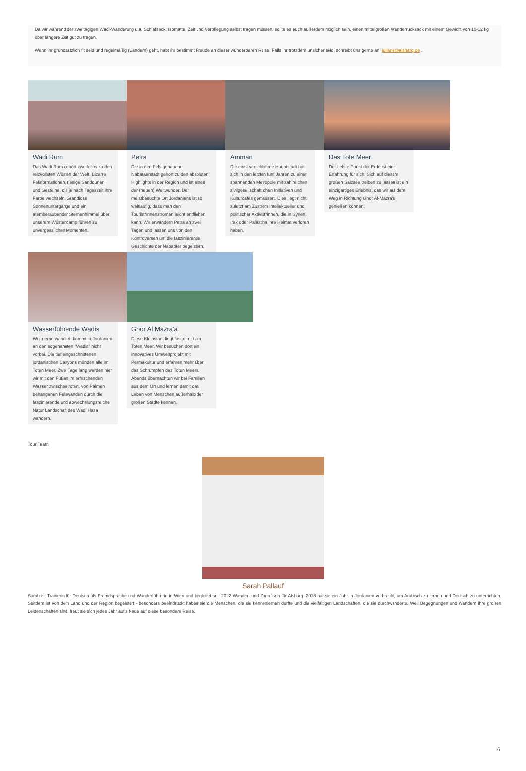Da wir während der zweitägigen Wadi-Wanderung u.a. Schlafsack, Isomatte, Zelt und Verpflegung selbst tragen müssen, sollte es euch außerdem möglich sein, einen mittelgroßen Wanderrucksack mit einem Gewicht von 10-12 kg über längere Zeit gut zu tragen.
Wenn ihr grundsätzlich fit seid und regelmäßig (wandern) geht, habt ihr bestimmt Freude an dieser wunderbaren Reise. Falls ihr trotzdem unsicher seid, schreibt uns gerne an: juliane@alsharq.de .
Wadi Rum
Das Wadi Rum gehört zweifellos zu den reizvollsten Wüsten der Welt. Bizarre Felsformationen, riesige Sanddünen und Gesteine, die je nach Tageszeit ihre Farbe wechseln. Grandiose Sonnenuntergänge und ein atemberaubender Sternenhimmel über unserem Wüstencamp führen zu unvergesslichen Momenten.
Petra
Die in den Fels gehauene Nabatäerstadt gehört zu den absoluten Highlights in der Region und ist eines der (neuen) Weltwunder. Der meistbesuchte Ort Jordaniens ist so weitläufig, dass man den Tourist*innenströmen leicht entfliehen kann. Wir erwandern Petra an zwei Tagen und lassen uns von den Kontroversen um die faszinierende Geschichte der Nabatäer begeistern.
Amman
Die einst verschlafene Hauptstadt hat sich in den letzten fünf Jahren zu einer spannenden Metropole mit zahlreichen zivilgesellschaftlichen Initiativen und Kulturcafés gemausert. Dies liegt nicht zuletzt am Zustrom Intellektueller und politischer Aktivist*innen, die in Syrien, Irak oder Palästina ihre Heimat verloren haben.
Das Tote Meer
Der tiefste Punkt der Erde ist eine Erfahrung für sich: Sich auf diesem großen Salzsee treiben zu lassen ist ein einzigartiges Erlebnis, das wir auf dem Weg in Richtung Ghor Al-Mazra'a genießen können.
Wasserführende Wadis
Wer gerne wandert, kommt in Jordanien an den sogenannten "Wadis" nicht vorbei. Die tief eingeschnittenen jordanischen Canyons münden alle im Toten Meer. Zwei Tage lang werden hier wir mit den Füßen im erfrischenden Wasser zwischen roten, von Palmen behangenen Felswänden durch die faszinierende und abwechslungsreiche Natur Landschaft des Wadi Hasa wandern.
Ghor Al Mazra'a
Diese Kleinstadt liegt fast direkt am Toten Meer. Wir besuchen dort ein innovatives Umweltprojekt mit Permakultur und erfahren mehr über das Schrumpfen des Toten Meers. Abends übernachten wir bei Familien aus dem Ort und lernen damit das Leben von Menschen außerhalb der großen Städte kennen.
Tour Team
Sarah Pallauf
Sarah ist Trainerin für Deutsch als Fremdsprache und Wanderführerin in Wien und begleitet seit 2022 Wander- und Zugreisen für Alsharq. 2018 hat sie ein Jahr in Jordanien verbracht, um Arabisch zu lernen und Deutsch zu unterrichten. Seitdem ist von dem Land und der Region begeistert - besonders beeindruckt haben sie die Menschen, die sie kennenlernen durfte und die vielfältigen Landschaften, die sie durchwanderte. Weil Begegnungen und Wandern ihre großen Leidenschaften sind, freut sie sich jedes Jahr auf's Neue auf diese besondere Reise.
6